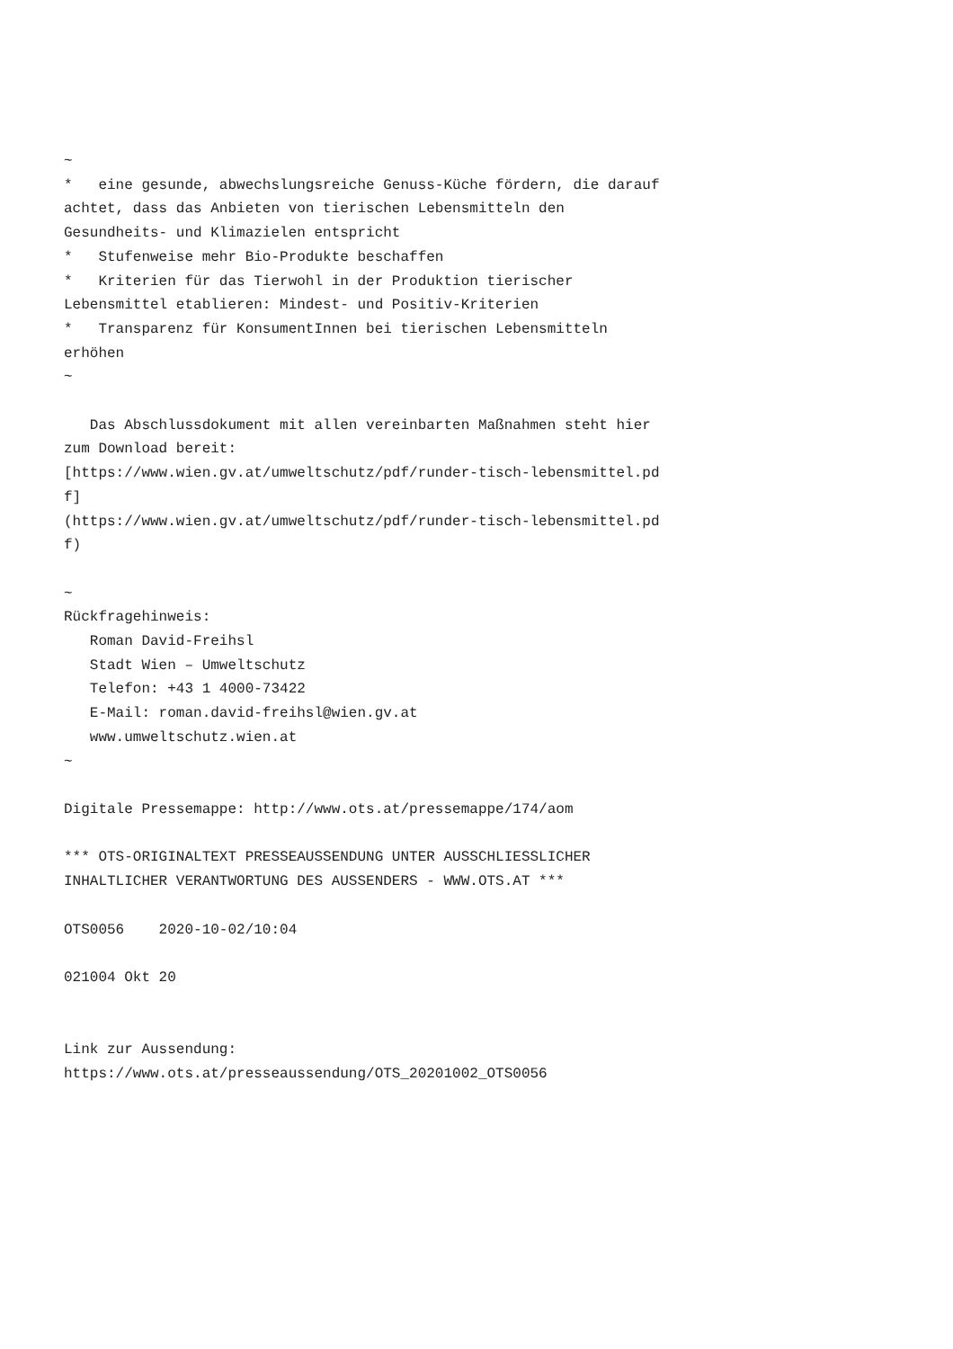~
*   eine gesunde, abwechslungsreiche Genuss-Küche fördern, die darauf
achtet, dass das Anbieten von tierischen Lebensmitteln den
Gesundheits- und Klimazielen entspricht
*   Stufenweise mehr Bio-Produkte beschaffen
*   Kriterien für das Tierwohl in der Produktion tierischer
Lebensmittel etablieren: Mindest- und Positiv-Kriterien
*   Transparenz für KonsumentInnen bei tierischen Lebensmitteln
erhöhen
~

   Das Abschlussdokument mit allen vereinbarten Maßnahmen steht hier
zum Download bereit:
[https://www.wien.gv.at/umweltschutz/pdf/runder-tisch-lebensmittel.pd
f]
(https://www.wien.gv.at/umweltschutz/pdf/runder-tisch-lebensmittel.pd
f)

~
Rückfragehinweis:
   Roman David-Freihsl
   Stadt Wien – Umweltschutz
   Telefon: +43 1 4000-73422
   E-Mail: roman.david-freihsl@wien.gv.at
   www.umweltschutz.wien.at
~

Digitale Pressemappe: http://www.ots.at/pressemappe/174/aom

*** OTS-ORIGINALTEXT PRESSEAUSSENDUNG UNTER AUSSCHLIESSLICHER
INHALTLICHER VERANTWORTUNG DES AUSSENDERS - WWW.OTS.AT ***

OTS0056    2020-10-02/10:04

021004 Okt 20


Link zur Aussendung:
https://www.ots.at/presseaussendung/OTS_20201002_OTS0056